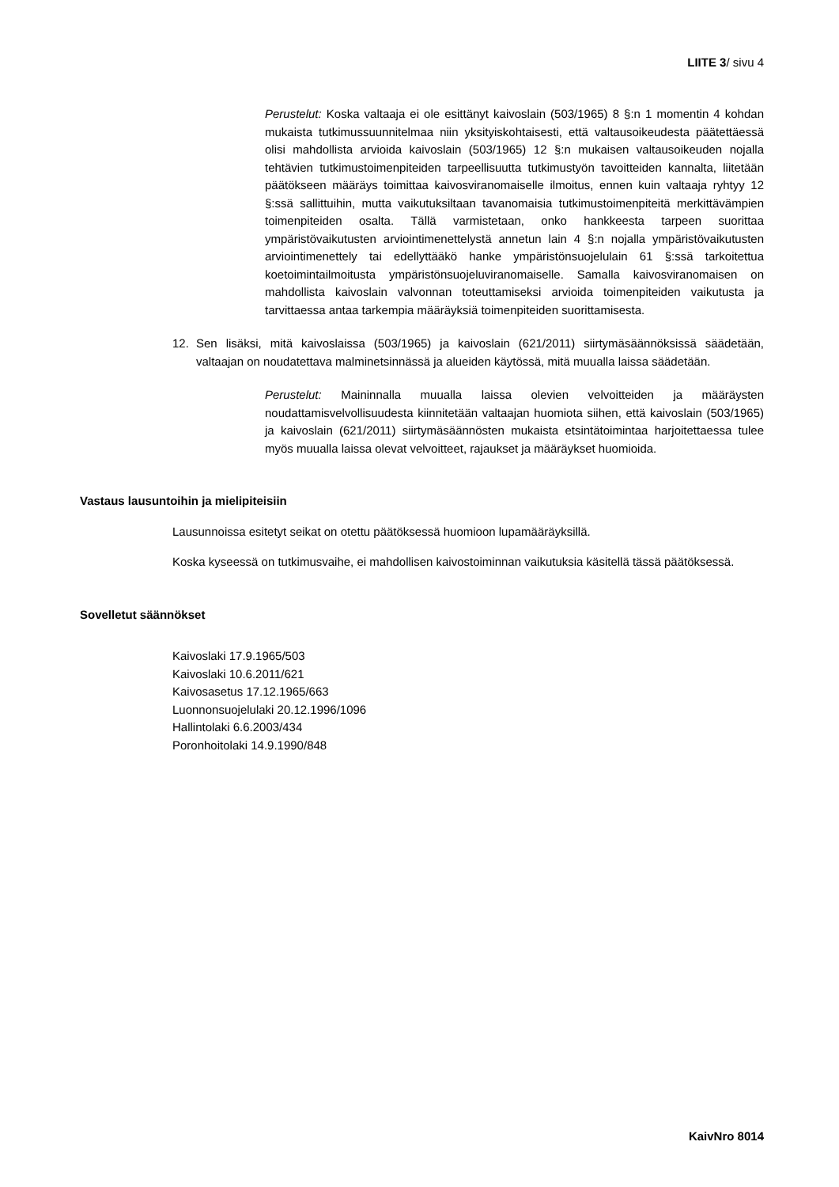LIITE 3/ sivu 4
Perustelut: Koska valtaaja ei ole esittänyt kaivoslain (503/1965) 8 §:n 1 momentin 4 kohdan mukaista tutkimussuunnitelmaa niin yksityiskohtaisesti, että valtausoikeudesta päätettäessä olisi mahdollista arvioida kaivoslain (503/1965) 12 §:n mukaisen valtausoikeuden nojalla tehtävien tutkimustoimenpiteiden tarpeellisuutta tutkimustyön tavoitteiden kannalta, liitetään päätökseen määräys toimittaa kaivosviranomaiselle ilmoitus, ennen kuin valtaaja ryhtyy 12 §:ssä sallittuihin, mutta vaikutuksiltaan tavanomaisia tutkimustoimenpiteitä merkittävämpien toimenpiteiden osalta. Tällä varmistetaan, onko hankkeesta tarpeen suorittaa ympäristövaikutusten arviointimenettelystä annetun lain 4 §:n nojalla ympäristövaikutusten arviointimenettely tai edellyttääkö hanke ympäristönsuojelulain 61 §:ssä tarkoitettua koetoimintailmoitusta ympäristönsuojeluviranomaiselle. Samalla kaivosviranomaisen on mahdollista kaivoslain valvonnan toteuttamiseksi arvioida toimenpiteiden vaikutusta ja tarvittaessa antaa tarkempia määräyksiä toimenpiteiden suorittamisesta.
12. Sen lisäksi, mitä kaivoslaissa (503/1965) ja kaivoslain (621/2011) siirtymäsäännöksissä säädetään, valtaajan on noudatettava malminetsinnässä ja alueiden käytössä, mitä muualla laissa säädetään.
Perustelut: Maininnalla muualla laissa olevien velvoitteiden ja määräysten noudattamisvelvollisuudesta kiinnitetään valtaajan huomiota siihen, että kaivoslain (503/1965) ja kaivoslain (621/2011) siirtymäsäännösten mukaista etsintätoimintaa harjoitettaessa tulee myös muualla laissa olevat velvoitteet, rajaukset ja määräykset huomioida.
Vastaus lausuntoihin ja mielipiteisiin
Lausunnoissa esitetyt seikat on otettu päätöksessä huomioon lupamääräyksillä.
Koska kyseessä on tutkimusvaihe, ei mahdollisen kaivostoiminnan vaikutuksia käsitellä tässä päätöksessä.
Sovelletut säännökset
Kaivoslaki 17.9.1965/503
Kaivoslaki 10.6.2011/621
Kaivosasetus 17.12.1965/663
Luonnonsuojelulaki 20.12.1996/1096
Hallintolaki 6.6.2003/434
Poronhoitolaki 14.9.1990/848
KaivNro 8014